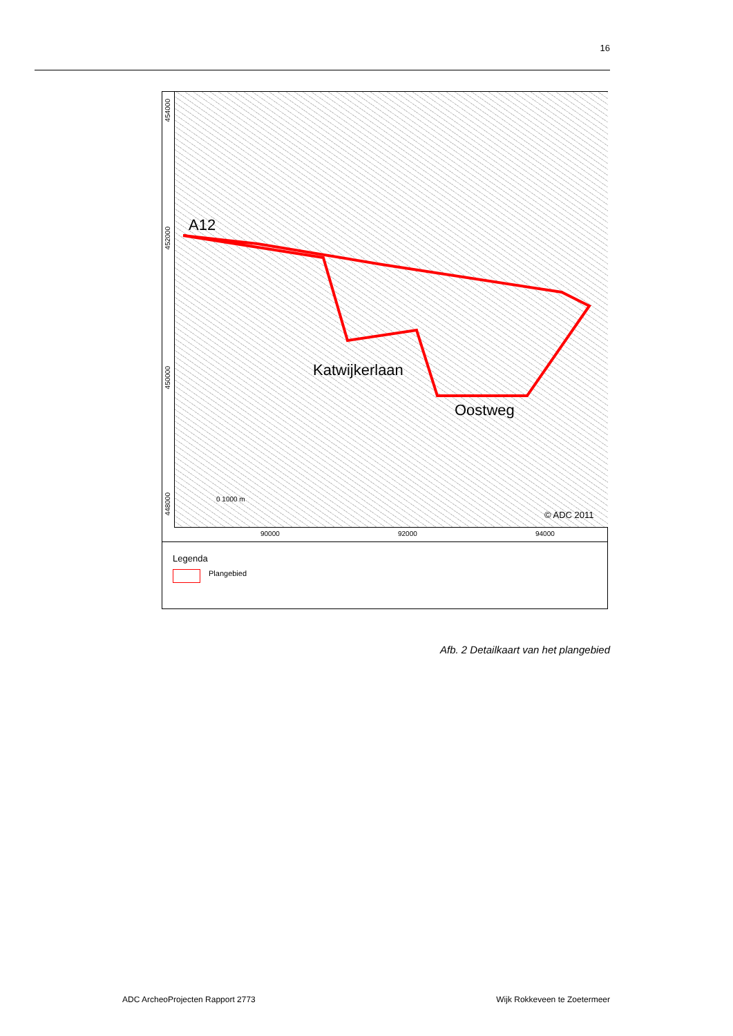16
454000
452000
450000
448000
A12
Katwijkerlaan
Oostweg
0 1000 m
© ADC 2011
90000 92000 94000
Legenda
Plangebied
Afb. 2 Detailkaart van het plangebied
ADC ArcheoProjecten Rapport 2773
Wijk Rokkeveen te Zoetermeer